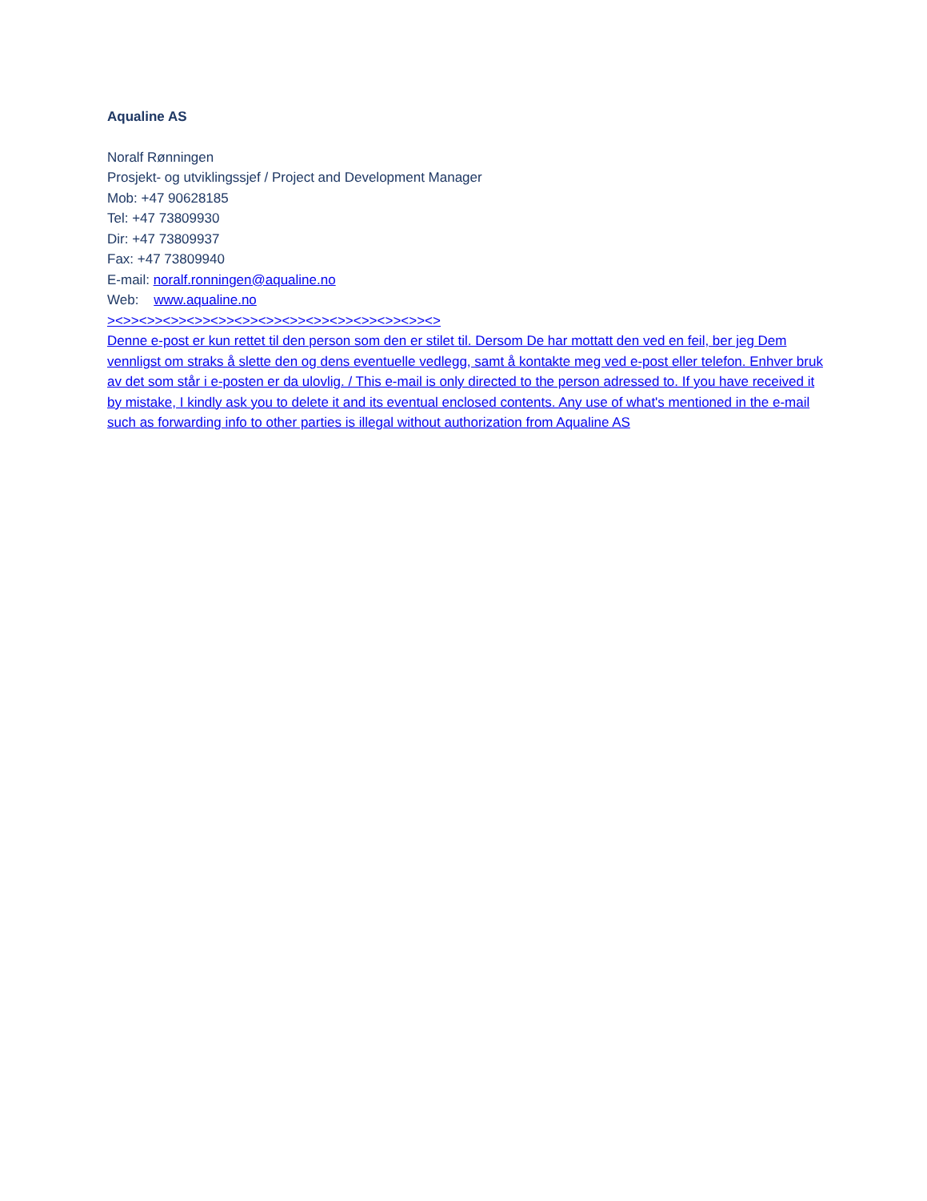Aqualine AS
Noralf Rønningen
Prosjekt- og utviklingssjef / Project and Development Manager
Mob: +47 90628185
Tel: +47 73809930
Dir: +47 73809937
Fax: +47 73809940
E-mail: noralf.ronningen@aqualine.no
Web: www.aqualine.no
><>><>><>><>><>><>><>><>><>><>><>><>><>><>
Denne e-post er kun rettet til den person som den er stilet til. Dersom De har mottatt den ved en feil, ber jeg Dem vennligst om straks å slette den og dens eventuelle vedlegg, samt å kontakte meg ved e-post eller telefon. Enhver bruk av det som står i e-posten er da ulovlig. / This e-mail is only directed to the person adressed to. If you have received it by mistake, I kindly ask you to delete it and its eventual enclosed contents. Any use of what's mentioned in the e-mail such as forwarding info to other parties is illegal without authorization from Aqualine AS